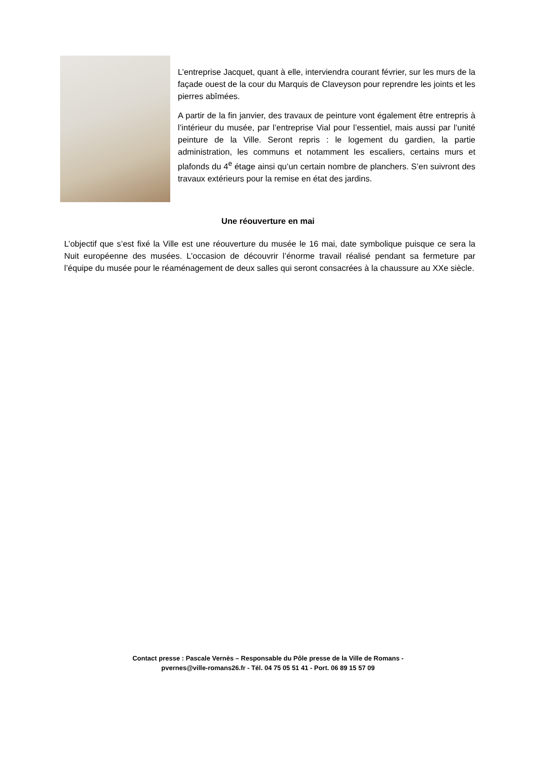L’entreprise Jacquet, quant à elle, interviendra courant février, sur les murs de la façade ouest de la cour du Marquis de Claveyson pour reprendre les joints et les pierres abîmées.
A partir de la fin janvier, des travaux de peinture vont également être entrepris à l’intérieur du musée, par l’entreprise Vial pour l’essentiel, mais aussi par l’unité peinture de la Ville. Seront repris : le logement du gardien, la partie administration, les communs et notamment les escaliers, certains murs et plafonds du 4<sup>e</sup> étage ainsi qu’un certain nombre de planchers. S’en suivront des travaux extérieurs pour la remise en état des jardins.
Une réouverture en mai
L’objectif que s’est fixé la Ville est une réouverture du musée le 16 mai, date symbolique puisque ce sera la Nuit européenne des musées. L’occasion de découvrir l’énorme travail réalisé pendant sa fermeture par l’équipe du musée pour le réaménagement de deux salles qui seront consacrées à la chaussure au XXe siècle.
Contact presse : Pascale Vernès – Responsable du Pôle presse de la Ville de Romans -
pvernes@ville-romans26.fr - Tél. 04 75 05 51 41 - Port. 06 89 15 57 09